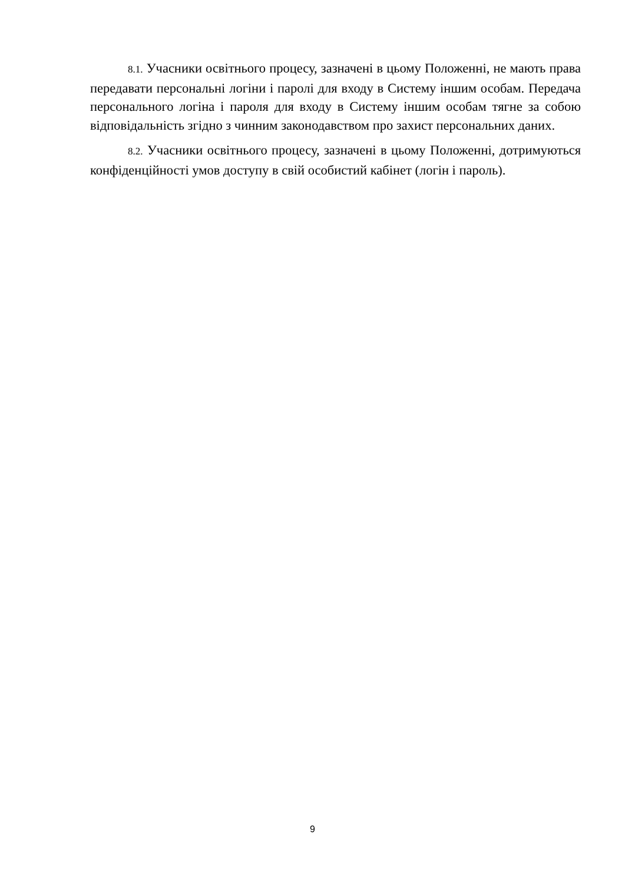8.1. Учасники освітнього процесу, зазначені в цьому Положенні, не мають права передавати персональні логіни і паролі для входу в Систему іншим особам. Передача персонального логіна і пароля для входу в Систему іншим особам тягне за собою відповідальність згідно з чинним законодавством про захист персональних даних.
8.2. Учасники освітнього процесу, зазначені в цьому Положенні, дотримуються конфіденційності умов доступу в свій особистий кабінет (логін і пароль).
9